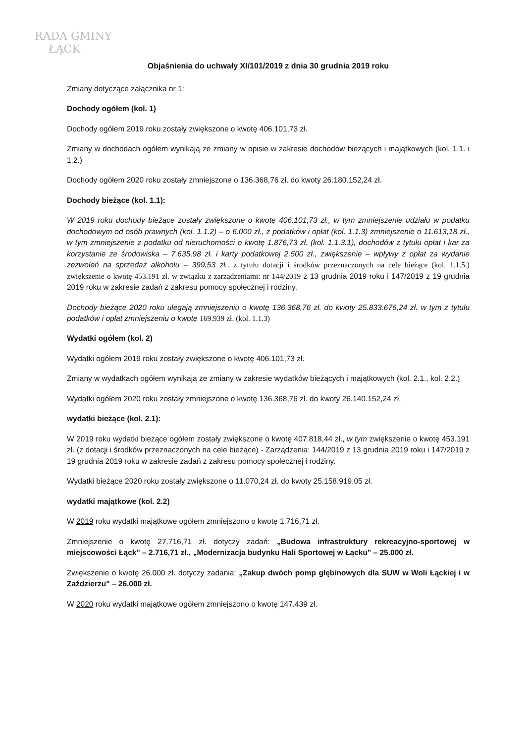RADA GMINY
ŁĄCK
Objaśnienia do uchwały XI/101/2019 z dnia 30 grudnia 2019 roku
Zmiany dotyczące załącznika nr 1:
Dochody ogółem (kol. 1)
Dochody ogółem 2019 roku zostały zwiększone o kwotę 406.101,73 zł.
Zmiany w dochodach ogółem wynikają ze zmiany w opisie w zakresie dochodów bieżących i majątkowych (kol. 1.1. i 1.2.)
Dochody ogółem 2020 roku zostały zmniejszone o 136.368,76 zł. do kwoty 26.180.152,24 zł.
Dochody bieżące (kol. 1.1):
W 2019 roku dochody bieżące zostały zwiększone o kwotę 406.101,73 zł., w tym zmniejszenie udziału w podatku dochodowym od osób prawnych (kol. 1.1.2) – o 6.000 zł., z podatków i opłat (kol. 1.1.3) zmniejszenie o 11.613,18 zł., w tym zmniejszenie z podatku od nieruchomości o kwotę 1.876,73 zł. (kol. 1.1.3.1), dochodów z tytułu opłat i kar za korzystanie ze środowiska – 7.635,98 zł. i karty podatkowej 2.500 zł., zwiększenie – wpływy z opłat za wydanie zezwoleń na sprzedaż alkoholu – 399,53 zł., z tytułu dotacji i środków przeznaczonych na cele bieżące (kol. 1.1.5.) zwiększenie o kwotę 453.191 zł. w związku z zarządzeniami: nr 144/2019 z 13 grudnia 2019 roku i 147/2019 z 19 grudnia 2019 roku w zakresie zadań z zakresu pomocy społecznej i rodziny.
Dochody bieżące 2020 roku ulegają zmniejszeniu o kwotę 136.368,76 zł. do kwoty 25.833.676,24 zł. w tym z tytułu podatków i opłat zmniejszeniu o kwotę 169.939 zł. (kol. 1.1.3)
Wydatki ogółem (kol. 2)
Wydatki ogółem 2019 roku zostały zwiększone o kwotę 406.101,73 zł.
Zmiany w wydatkach ogółem wynikają ze zmiany w zakresie wydatków bieżących i majątkowych (kol. 2.1., kol. 2.2.)
Wydatki ogółem 2020 roku zostały zmniejszone o kwotę 136.368,76 zł. do kwoty 26.140.152,24 zł.
wydatki bieżące (kol. 2.1):
W 2019 roku wydatki bieżące ogółem zostały zwiększone o kwotę 407.818,44 zł., w tym zwiększenie o kwotę 453.191 zł. (z dotacji i środków przeznaczonych na cele bieżące) - Zarządzenia: 144/2019 z 13 grudnia 2019 roku i 147/2019 z 19 grudnia 2019 roku w zakresie zadań z zakresu pomocy społecznej i rodziny.
Wydatki bieżące 2020 roku zostały zwiększone o 11.070,24 zł. do kwoty 25.158.919,05 zł.
wydatki majątkowe (kol. 2.2)
W 2019 roku wydatki majątkowe ogółem zmniejszono o kwotę 1.716,71 zł.
Zmniejszenie o kwotę 27.716,71 zł. dotyczy zadań: „Budowa infrastruktury rekreacyjno-sportowej w miejscowości Łąck" – 2.716,71 zł., „Modernizacja budynku Hali Sportowej w Łącku" – 25.000 zł.
Zwiększenie o kwotę 26.000 zł. dotyczy zadania: „Zakup dwóch pomp głębinowych dla SUW w Woli Łąckiej i w Zaździerzu" – 26.000 zł.
W 2020 roku wydatki majątkowe ogółem zmniejszono o kwotę 147.439 zł.